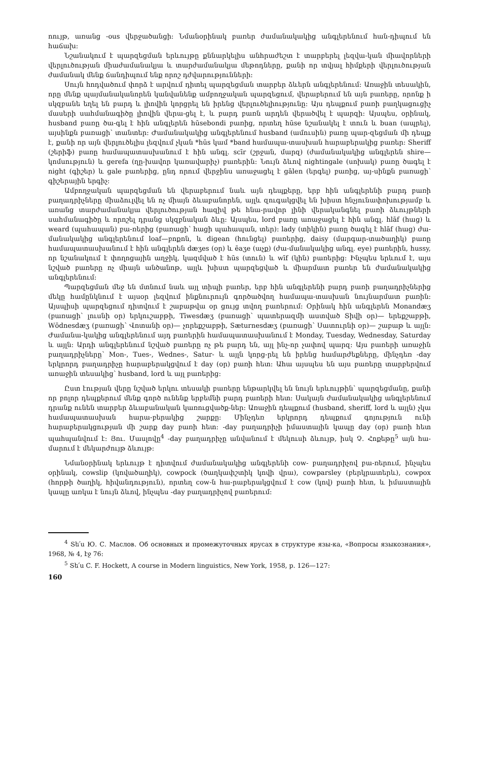ոույթ, առանց -ous վերջածանցի: Նմանօրինակ բառեր ժամանակակից անգլերենում հան-դիպում են հաճախ:
Նշանակում է պարզեցման երևույթը քննարկելիս անհրաժեշտ է տարբերել լեզվա-կան միավորների վերլուծության միաժամանակյա և տարժամանակյա մեթոդները, քանի որ տվյալ հիմքերի վերլուծության ժամանակ մենք ճանդիպում ենք որոշ դժվարությունների:
Սույն հոդվածում փորձ է արվում դիտել պարզեցման տարբեր ձևերն անգլերենում: Առաջին տեսակին, որը մենք պայմանականորեն կանվանենք ամբողջական պարզեցում, վերաբերում են այն բառերը, որոնք ի սկզբանե եղել են բարդ և լիովին կորցրել են իրենց վերլուծելիությունը: Այս դեպքում բառի բաղկացուցիչ մասերի սահմանագիծը լիովին վերա-ցել է, և բարդ բառն արդեն վերածվել է պարզի: Այսպես, օրինակ, husband բառը ծա-գել է հին անգլերեն hūsebondi բառից, որտեղ hūse նշանակել է տուն և buan (ապրել), այսինքն բառացի՝ տանտեր: Ժամանակակից անգլերենում husband (ամուսին) բառը պար-զեցման մի դեպք է, քանի որ այն վերլուծելիս լեզվում չկան *hūs կամ *band համապա-տասխան հարաբերակից բառեր: Sheriff (շերիֆ) բառը համապատասխանում է հին անգլ. scīr (շրջան, մարզ) (ժամանակակից անգլերեն shire— կոմսություն) և gerefa (ղը-խավոր կառավարիչ) բառերին: Նույն ձևով nightingale (սոխակ) բառը ծագել է night (գիշեր) և gale բառերից, ընդ որում վերջինս առաջացել է gālen (երգել) բառից, այ-սինքն բառացի՝ գիշերային երգիչ:
Ամբողջական պարզեցման են վերաբերում նաև այն դեպքերը, երբ հին անգլերենի բարդ բառի բաղադրիչները միաձուլվել են ոչ միայն ձևաբանորեն, այլև զուգակցվել են խիստ հնչյունափոխությամբ և առանց տարժամանակյա վերլուծության հազիվ թե հնա-րավոր լինի վերականգնել բառի ձևույթների սահմանագիծը և որոշել դրանց սկզբնական ձևը: Այսպես, lord բառը առաջացել է հին անգլ. hlāf (հաց) և weard (պահապան) բա-ռերից (բառացի՝ հացի պահապան, տեր): lady (տիկին) բառը ծագել է hlāf (հաց) ժա-մանակակից անգլերենում loaf—բոքոն, և digean (հունցել) բառերից, daisy (մարգար-տածաղիկ) բառը համապատասխանում է հին անգլերեն dæʒes (օր) և ēaʒe (աչք) (ժա-մանակակից անգլ. eye) բառերին, hussy, որ նշանակում է փողոցային աղջիկ, կազմված է hūs (տուն) և wīf (կին) բառերից: Ինչպես երևում է, այս նշված բառերը ոչ միայն անծանոթ, այլև խիստ պարզեցված և միարմատ բառեր են ժամանակակից անգլերենում:
Պարզեցման մեջ են մտնում նաև այլ տիպի բառեր, երբ հին անգլերենի բարդ բառի բաղադրիչներից մեկը համընկնում է այսօր լեզվում ինքնուրույն գործածվող համապա-տասխան նույնարմատ բառին: Այսպիսի պարզեցում դիտվում է շաբաթվա օր ցույց տվող բառերում: Օրինակ հին անգլերեն Monandæʒ (բառացի՝ լուսնի օր) երկուշաբթի, Tīwesdæʒ (բառացի՝ պատերազմի աստված Տիվի օր)— երեքշաբթի, Wōdnesdæʒ (բառացի՝ Վոտանի օր)— չորեքշաբթի, Sæturnesdæʒ (բառացի՝ Սատուրնի օր)— շաբաթ և այլն: Ժամանա-կակից անգլերենում այդ բառերին համապատասխանում է Monday, Tuesday, Wednesday, Saturday և այլն: Արդի անգլերենում նշված բառերը ոչ թե բարդ են, այլ ինչ-որ չափով պարզ: Այս բառերի առաջին բաղադրիչները՝ Mon-, Tues-, Wednes-, Satur- և այլն կորց-րել են իրենց համարժեքները, մինչդեռ -day երկրորդ բաղադրիչը հարաբերակցվում է day (օր) բառի հետ: Ահա այսպես են այս բառերը տարբերվում առաջին տեսակից՝ husband, lord և այլ բառերից:
Ըստ էության վերը նշված երկու տեսակի բառերը ենթարկվել են նույն երևույթին՝ պարզեցմանը, քանի որ բոլոր դեպքերում մենք գործ ունենք երբեմնի բարդ բառերի հետ: Սակայն ժամանակակից անգլերենում դրանք ունեն տարբեր ձևաբանական կառուցվածք-ներ: Առաջին դեպքում (husband, sheriff, lord և այլն) չկա համապատասխան հարա-բերակից շարքը: Մինչդեռ երկրորդ դեպքում գոյություն ունի հարաբերակցության մի շարք day բառի հետ: -day բաղադրիչի իմաստային կապը day (օր) բառի հետ պահպանվում է: Յու. Մասլովը<sup>4</sup> -day բաղադրիչը անվանում է մեկուսի ձևույթ, իսկ Չ. Հոքեթը<sup>5</sup> այն հա-մարում է մեկարժույթ ձևույթ:
Նմանօրինակ երևույթ է դիտվում ժամանակակից անգլերենի cow- բաղադրիչով բա-ռերում, ինչպես օրինակ, cowslip (կովածաղիկ), cowpock (ծաղկափշտիկ կովի վրա), cowparsley (բերկրատերև), cowpox (հորթի ծաղիկ, հիվանդություն), որտեղ cow-ն հա-րաբերակցվում է cow (կով) բառի հետ, և իմաստային կապը առկա է նույն ձևով, ինչպես -day բաղադրիչով բառերում:
<sup>4</sup> Տե՛ս Ю. С. Маслов. Об основных и промежуточных ярусах в структуре язы-ка, «Вопросы языкознания», 1968, № 4, էջ 76:
<sup>5</sup> Տե՛ս C. F. Hockett, A course in Modern linguistics, New York, 1958, p. 126—127:
160